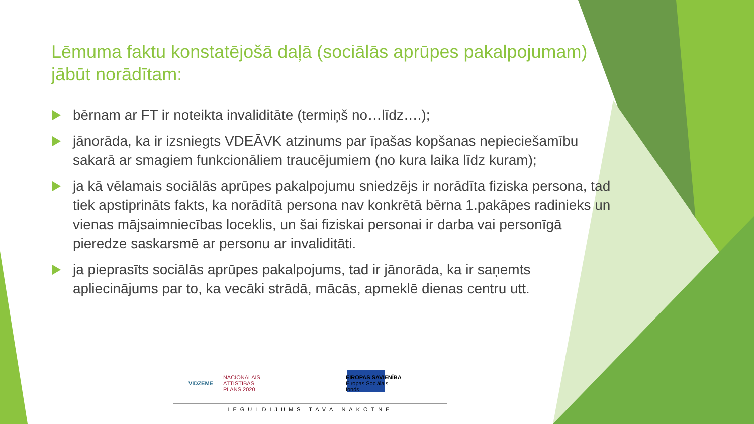Lēmuma faktu konstatējošā daļā (sociālās aprūpes pakalpojumam) jābūt norādītam:
bērnam ar FT ir noteikta invaliditāte (termiņš no…līdz….);
jānorāda, ka ir izsniegts VDEĀVK atzinums par īpašas kopšanas nepieciešamību sakarā ar smagiem funkcionāliem traucējumiem (no kura laika līdz kuram);
ja kā vēlamais sociālās aprūpes pakalpojumu sniedzējs ir norādīta fiziska persona, tad tiek apstiprināts fakts, ka norādītā persona nav konkrētā bērna 1.pakāpes radinieks un vienas mājsaimniecības loceklis, un šai fiziskai personai ir darba vai personīgā pieredze saskarsmē ar personu ar invaliditāti.
ja pieprasīts sociālās aprūpes pakalpojums, tad ir jānorāda, ka ir saņemts apliecinājums par to, ka vecāki strādā, mācās, apmeklē dienas centru utt.
VIDZEME
NACIONĀLAIS
ATTĪSTĪBAS
PLĀNS 2020
EIROPAS SAVIENĪBA
Eiropas Sociālais
fonds
IEGULDĪJUMS TAVĀ NĀKOTNĒ